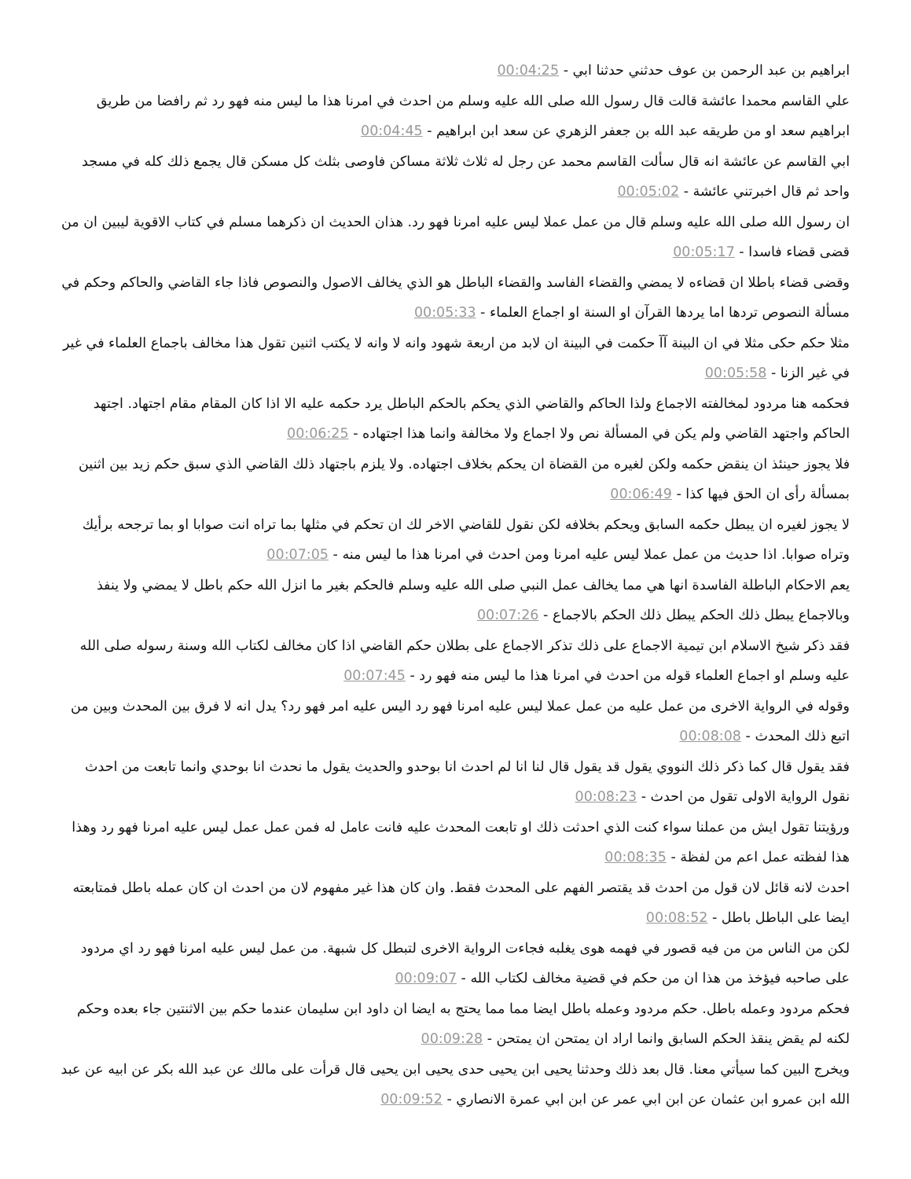ابراهيم بن عبد الرحمن بن عوف حدثني حدثنا ابي - 00:04:25
علي القاسم محمدا عائشة قالت قال رسول الله صلى الله عليه وسلم من احدث في امرنا هذا ما ليس منه فهو رد ثم رافضا من طريق ابراهيم سعد او من طريقه عبد الله بن جعفر الزهري عن سعد ابن ابراهيم - 00:04:45
ابي القاسم عن عائشة انه قال سألت القاسم محمد عن رجل له ثلاث ثلاثة مساكن فاوصى بثلث كل مسكن قال يجمع ذلك كله في مسجد واحد ثم قال اخبرتني عائشة - 00:05:02
ان رسول الله صلى الله عليه وسلم قال من عمل عملا ليس عليه امرنا فهو رد. هذان الحديث ان ذكرهما مسلم في كتاب الاقوية ليبين ان من قضى قضاء فاسدا - 00:05:17
وقضى قضاء باطلا ان قضاءه لا يمضي والقضاء الفاسد والقضاء الباطل هو الذي يخالف الاصول والنصوص فاذا جاء القاضي والحاكم وحكم في مسألة النصوص تردها اما يردها القرآن او السنة او اجماع العلماء - 00:05:33
مثلا حكم حكى مثلا في ان البينة آآ حكمت في البينة ان لابد من اربعة شهود وانه لا وانه لا يكتب اثنين تقول هذا مخالف باجماع العلماء في غير في غير الزنا - 00:05:58
فحكمه هنا مردود لمخالفته الاجماع ولذا الحاكم والقاضي الذي يحكم بالحكم الباطل يرد حكمه عليه الا اذا كان المقام مقام اجتهاد. اجتهد الحاكم واجتهد القاضي ولم يكن في المسألة نص ولا اجماع ولا مخالفة وانما هذا اجتهاده - 00:06:25
فلا يجوز حينئذ ان ينقض حكمه ولكن لغيره من القضاة ان يحكم بخلاف اجتهاده. ولا يلزم باجتهاد ذلك القاضي الذي سبق حكم زيد بين اثنين بمسألة رأى ان الحق فيها كذا - 00:06:49
لا يجوز لغيره ان يبطل حكمه السابق ويحكم بخلافه لكن نقول للقاضي الاخر لك ان تحكم في مثلها بما تراه انت صوابا او بما ترجحه برأيك وتراه صوابا. اذا حديث من عمل عملا ليس عليه امرنا ومن احدث في امرنا هذا ما ليس منه - 00:07:05
يعم الاحكام الباطلة الفاسدة انها هي مما يخالف عمل النبي صلى الله عليه وسلم فالحكم بغير ما انزل الله حكم باطل لا يمضي ولا ينفذ وبالاجماع يبطل ذلك الحكم يبطل ذلك الحكم بالاجماع - 00:07:26
فقد ذكر شيخ الاسلام ابن تيمية الاجماع على ذلك تذكر الاجماع على بطلان حكم القاضي اذا كان مخالف لكتاب الله وسنة رسوله صلى الله عليه وسلم او اجماع العلماء قوله من احدث في امرنا هذا ما ليس منه فهو رد - 00:07:45
وقوله في الرواية الاخرى من عمل عليه من عمل عملا ليس عليه امرنا فهو رد اليس عليه امر فهو رد؟ يدل انه لا فرق بين المحدث وبين من اتبع ذلك المحدث - 00:08:08
فقد يقول قال كما ذكر ذلك النووي يقول قد يقول قال لنا انا لم احدث انا بوحدو والحديث يقول ما نحدث انا بوحدي وانما تابعت من احدث نقول الرواية الاولى تقول من احدث - 00:08:23
ورؤيتنا تقول ايش من عملنا سواء كنت الذي احدثت ذلك او تابعت المحدث عليه فانت عامل له فمن عمل عمل ليس عليه امرنا فهو رد وهذا هذا لفظته عمل اعم من لفظة - 00:08:35
احدث لانه قائل لان قول من احدث قد يقتصر الفهم على المحدث فقط. وان كان هذا غير مفهوم لان من احدث ان كان عمله باطل فمتابعته ايضا على الباطل باطل - 00:08:52
لكن من الناس من من فيه قصور في فهمه هوى يغلبه فجاءت الرواية الاخرى لتبطل كل شبهة. من عمل ليس عليه امرنا فهو رد اي مردود على صاحبه فيؤخذ من هذا ان من حكم في قضية مخالف لكتاب الله - 00:09:07
فحكم مردود وعمله باطل. حكم مردود وعمله باطل ايضا مما مما يحتج به ايضا ان داود ابن سليمان عندما حكم بين الاثنتين جاء بعده وحكم لكنه لم يقض ينقذ الحكم السابق وانما اراد ان يمتحن ان يمتحن - 00:09:28
ويخرج البين كما سيأتي معنا. قال بعد ذلك وحدثنا يحيى ابن يحيى حدى يحيى ابن يحيى قال قرأت على مالك عن عبد الله بكر عن ابيه عن عبد الله ابن عمرو ابن عثمان عن ابن ابي عمر عن ابن ابي عمرة الانصاري - 00:09:52